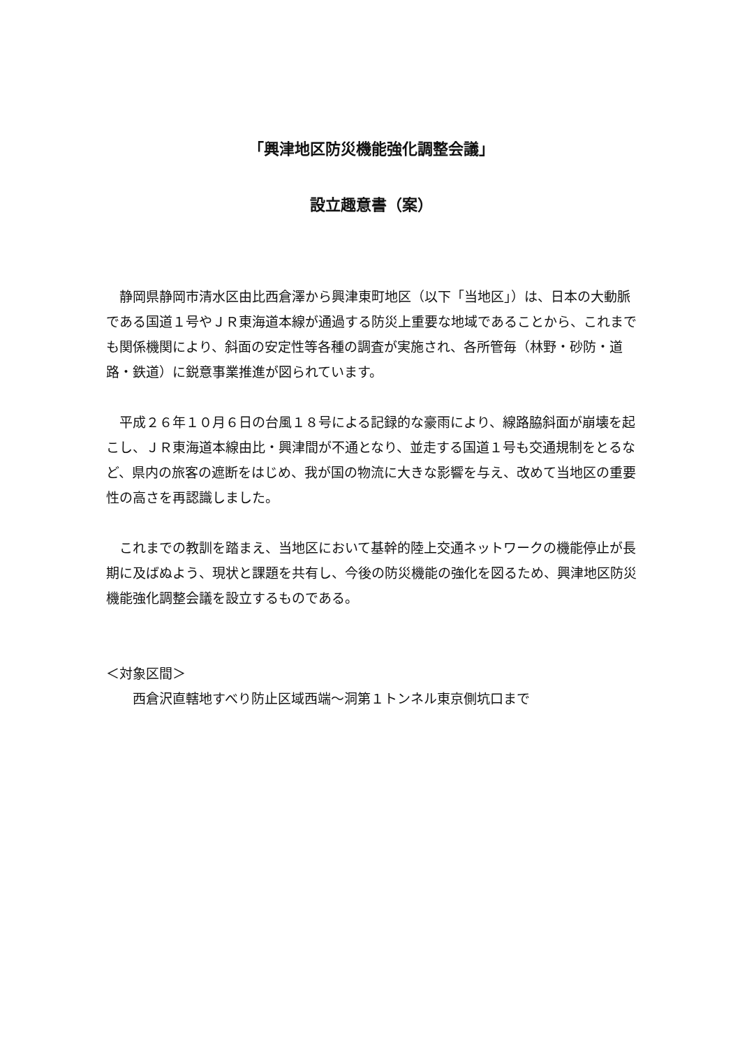「興津地区防災機能強化調整会議」
設立趣意書（案）
　静岡県静岡市清水区由比西倉澤から興津東町地区（以下「当地区」）は、日本の大動脈である国道１号やＪＲ東海道本線が通過する防災上重要な地域であることから、これまでも関係機関により、斜面の安定性等各種の調査が実施され、各所管毎（林野・砂防・道路・鉄道）に鋭意事業推進が図られています。
　平成２６年１０月６日の台風１８号による記録的な豪雨により、線路脇斜面が崩壊を起こし、ＪＲ東海道本線由比・興津間が不通となり、並走する国道１号も交通規制をとるなど、県内の旅客の遮断をはじめ、我が国の物流に大きな影響を与え、改めて当地区の重要性の高さを再認識しました。
　これまでの教訓を踏まえ、当地区において基幹的陸上交通ネットワークの機能停止が長期に及ばぬよう、現状と課題を共有し、今後の防災機能の強化を図るため、興津地区防災機能強化調整会議を設立するものである。
＜対象区間＞
　　西倉沢直轄地すべり防止区域西端～洞第１トンネル東京側坑口まで